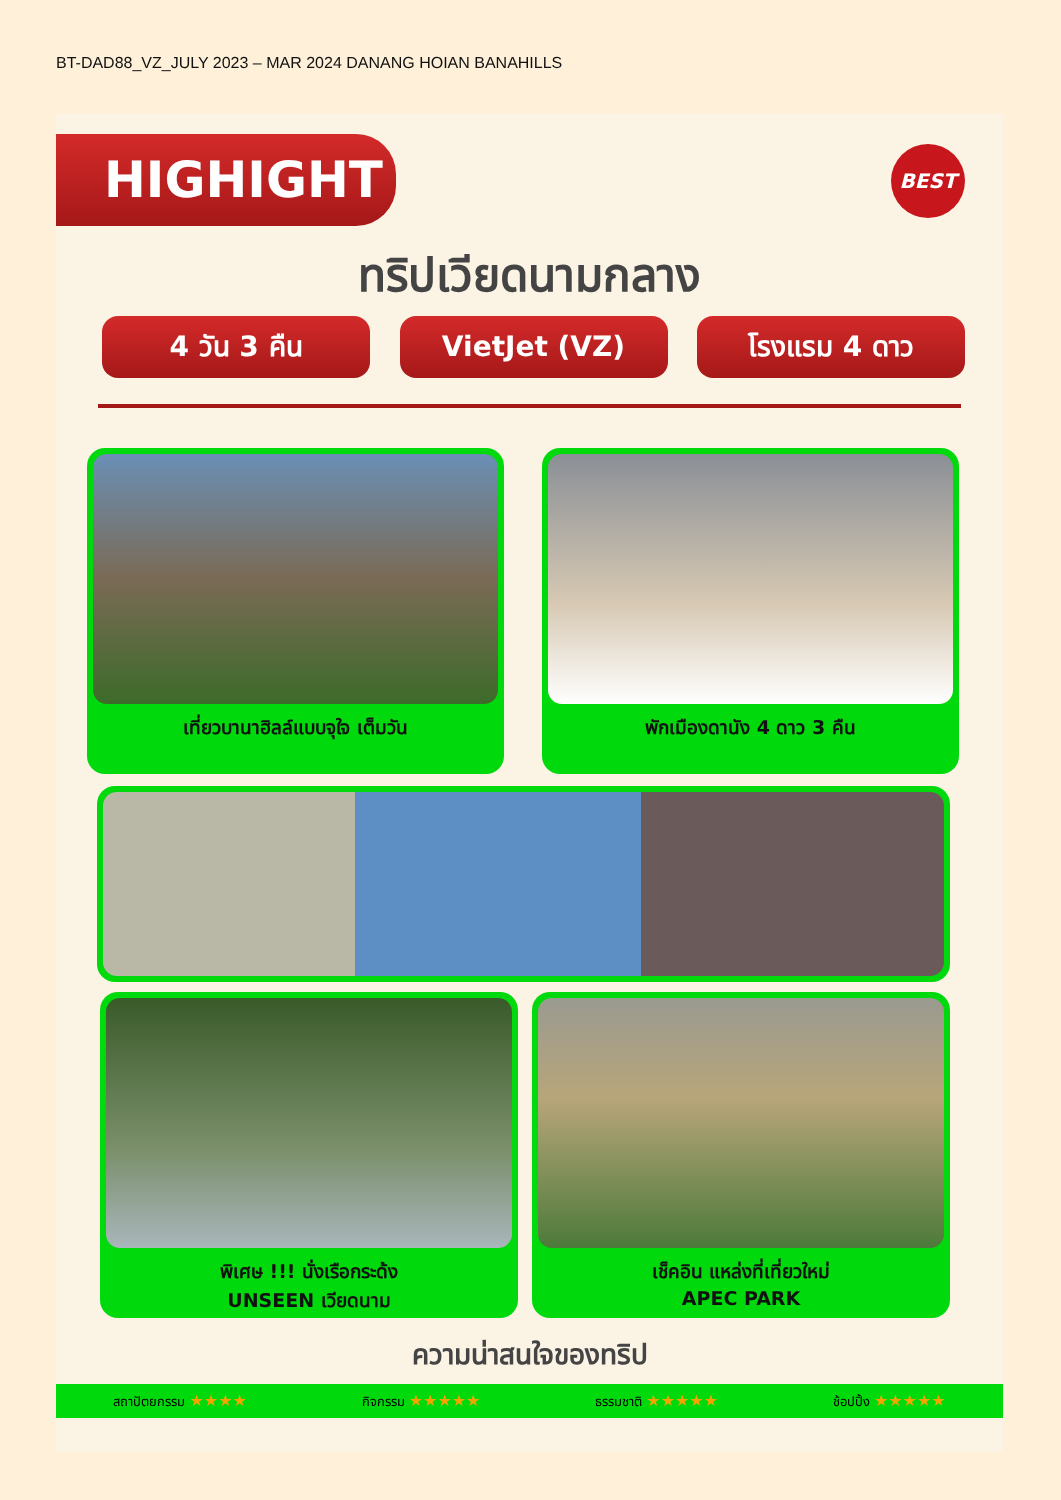BT-DAD88_VZ_JULY 2023 – MAR 2024 DANANG HOIAN BANAHILLS
HIGHIGHT BEST
ทริปเวียดนามกลาง
4 วัน 3 คืน VietJet (VZ) โรงแรม 4 ดาว
เที่ยวบานาฮิลล์แบบจุใจ เต็มวัน พักเมืองดานัง 4 ดาว 3 คืน
พิเศษ !!! นั่งเรือกระด้ง
UNSEEN เวียดนาม
เช็คอิน แหล่งที่เที่ยวใหม่
APEC PARK
ความน่าสนใจของทริป
สถาปัตยกรรม ★★★★ กิจกรรม ★★★★★ ธรรมชาติ ★★★★★ ช้อปปิ้ง ★★★★★